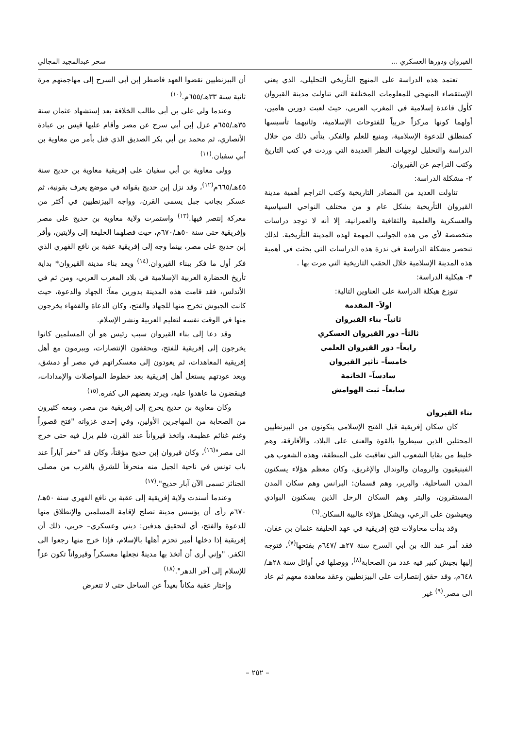القيروان ودورها العسكري ... سحر عبدالمجيد المجالي
تعتمد هذه الدراسة على المنهج التأريخي التحليلي، الذي يعني الإستقصاء المنهجي للمعلومات المختلفة التي تناولت مدينة القيروان كأول قاعدة إسلامية في المغرب العربي، حيث لعبت دورين هامين، أولهما كونها مركزاً حربياً للفتوحات الإسلامية، وثانيهما تأسيسها كمنطلق للدعوة الإسلامية، ومنبع للعلم والفكر. يتأتى ذلك من خلال الدراسة والتحليل لوجهات النظر العديدة التي وردت في كتب التاريخ وكتب التراجم عن القيروان.
٢- مشكلة الدراسة:
تناولت العديد من المصادر التاريخية وكتب التراجم أهمية مدينة القيروان التأريخية بشكل عام و من مختلف النواحي السياسية والعسكرية والعلمية والثقافية والعمرانية، إلا أنه لا توجد دراسات متخصصة لأي من هذه الجوانب المهمة لهذه المدينة التأريخية. لذلك تنحصر مشكلة الدراسة في ندرة هذه الدراسات التي بحثت في أهمية هذه المدينة الإسلامية خلال الحقب التاريخية التي مرت بها .
٣- هيكلية الدراسة:
تتوزع هيكلة الدراسة على العناوين التالية:
اولاً– المقدمة
ثانياً– بناء القيروان
ثالثاً– دور القيروان العسكري
رابعاً– دور القيروان العلمي
خامساً– تأثير القيروان
سادساً– الخاتمة
سابعاً– ثبت الهوامش
بناء القيروان
كان سكان إفريقية قبل الفتح الإسلامي يتكونون من البيزنطيين المحتلين الذين سيطروا بالقوة والعنف على البلاد، والأفارقة، وهم خليط من بقايا الشعوب التي تعاقبت على المنطقة، وهذه الشعوب هي الفينيقيون والرومان والوندال والإغريق، وكان معظم هؤلاء يسكنون المدن الساحلية. والبربر، وهم قسمان: البرانس وهم سكان المدن المستقرون، والبتر وهم السكان الرحل الذين يسكنون البوادي ويعيشون على الرعي، ويشكل هؤلاء غالبية السكان.<sup>(٦)</sup>
وقد بدأت محاولات فتح إفريقية في عهد الخليفة عثمان بن عفان، فقد أمر عبد الله بن أبي السرح سنة ٢٧هـ /٦٤٧م بفتحها<sup>(٧)</sup>، فتوجه إليها بجيش كبير فيه عدد من الصحابة<sup>(٨)</sup>، ووصلها في أوائل سنة ٢٨هـ/ ٦٤٨م، وقد حقق إنتصارات على البيزنطيين وعقد معاهدة معهم ثم عاد الى مصر.<sup>(٩)</sup> غير
أن البيزنطيين نقضوا العهد فاضطر إبن أبي السرح إلى مهاجمتهم مرة ثانية سنة ٣٣هـ/٦٥٥م.<sup>(١٠)</sup>
وعندما ولي علي بن أبي طالب الخلافة بعد إستشهاد عثمان سنة ٣٥هـ/٦٥٥م عزل إبن أبي سرح عن مصر وأقام عليها قيس بن عبادة الأنصاري، ثم محمد بن أبي بكر الصديق الذي قتل بأمر من معاوية بن أبي سفيان.<sup>(١١)</sup>
وولى معاوية بن أبي سفيان على إفريقية معاوية بن حديج سنة ٤٥هـ/٦٦٥م<sup>(١٢)</sup>، وقد نزل إبن حديج بقواته في موضع يعرف بقونية، ثم عسكر بجانب جبل يسمى القرن، وواجه البيزنطيين في أكثر من معركة إنتصر فيها.<sup>(١٣)</sup> واستمرت ولاية معاوية بن حديج على مصر وإفريقية حتى سنة ٥٠هـ/٦٧٠م، حيث فصلهما الخليفة إلى ولايتين، وأقر إبن حديج على مصر، بينما وجه إلى إفريقية عقبة بن نافع الفهري الذي فكر أول ما فكر ببناء القيروان.<sup>(١٤)</sup> ويعد بناء مدينة القيروان* بداية تأريخ الحضارة العربية الإسلامية في بلاد المغرب العربي، ومن ثم في الأندلس، فقد قامت هذه المدينة بدورين معاً: الجهاد والدعوة، حيث كانت الجيوش تخرج منها للجهاد والفتح، وكان الدعاة والفقهاء يخرجون منها في الوقت نفسه لتعليم العربية ونشر الإسلام.
وقد دعا إلى بناء القيروان سبب رئيس هو أن المسلمين كانوا يخرجون إلى إفريقية للفتح، ويحققون الإنتصارات، ويبرمون مع أهل إفريقية المعاهدات، ثم يعودون إلى معسكراتهم في مصر أو دمشق، وبعد عودتهم يستغل أهل إفريقية بعد خطوط المواصلات والإمدادات، فينقضون ما عاهدوا عليه، ويرتد بعضهم الى كفره.<sup>(١٥)</sup>
وكان معاوية بن حديج يخرج إلى إفريقية من مصر، ومعه كثيرون من الصحابة من المهاجرين الأولين، وفي إحدى غزواته "فتح قصوراً وغنم غنائم عظيمة، واتخذ قيرواناً عند القرن، فلم يزل فيه حتى خرج الى مصر"<sup>(١٦)</sup>، وكان قيروان إبن حديج مؤقتاً، وكان قد "حفر آباراً عند باب تونس في ناحية الجبل منه منحرفاً للشرق بالقرب من مصلى الجنائز تسمى الآن آبار حديج".<sup>(١٧)</sup>
وعندما أسندت ولاية إفريقية إلى عقبة بن نافع الفهري سنة ٥٠هـ/ ٦٧٠م رأى أن يؤسس مدينة تصلح لإقامة المسلمين والإنطلاق منها للدعوة والفتح، أي لتحقيق هدفين: ديني وعسكري– حربي، ذلك أن إفريقية إذا دخلها أمير تحزم أهلها بالإسلام، فإذا خرج منها رجعوا الى الكفر. "وإني أرى أن أتخذ بها مدينةً نجعلها معسكراً وقيرواناً تكون عزاً للإسلام إلى آخر الدهر".<sup>(١٨)</sup>
وإختار عقبة مكاناً بعيداً عن الساحل حتى لا تتعرض
– ٢٥٢ –